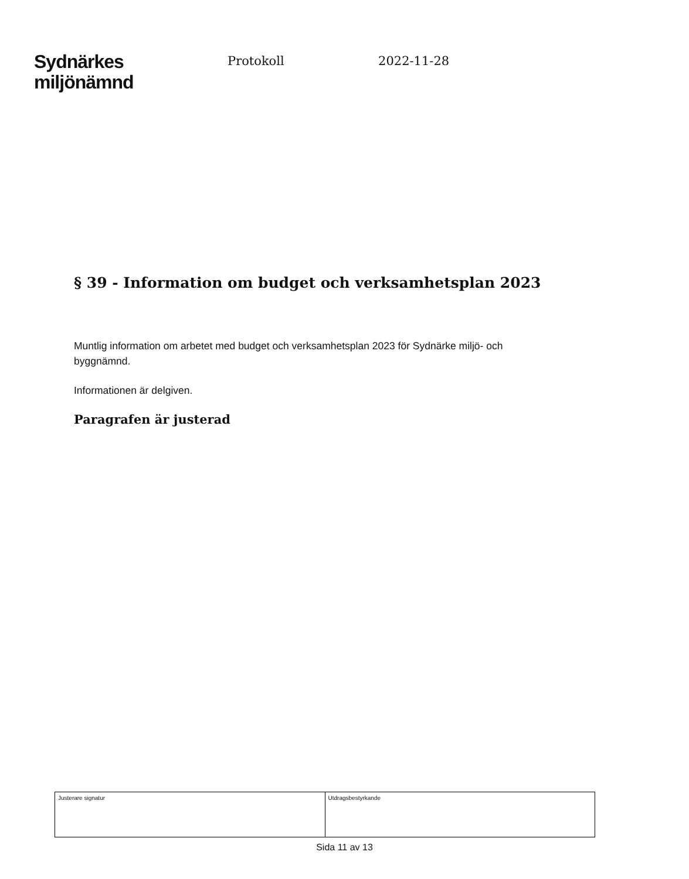Sydnärkes
miljönämnd
Protokoll 2022-11-28
§ 39 - Information om budget och verksamhetsplan 2023
Muntlig information om arbetet med budget och verksamhetsplan 2023 för Sydnärke miljö- och byggnämnd.
Informationen är delgiven.
Paragrafen är justerad
| Justerare signatur | Utdragsbestyrkande |
Sida 11 av 13